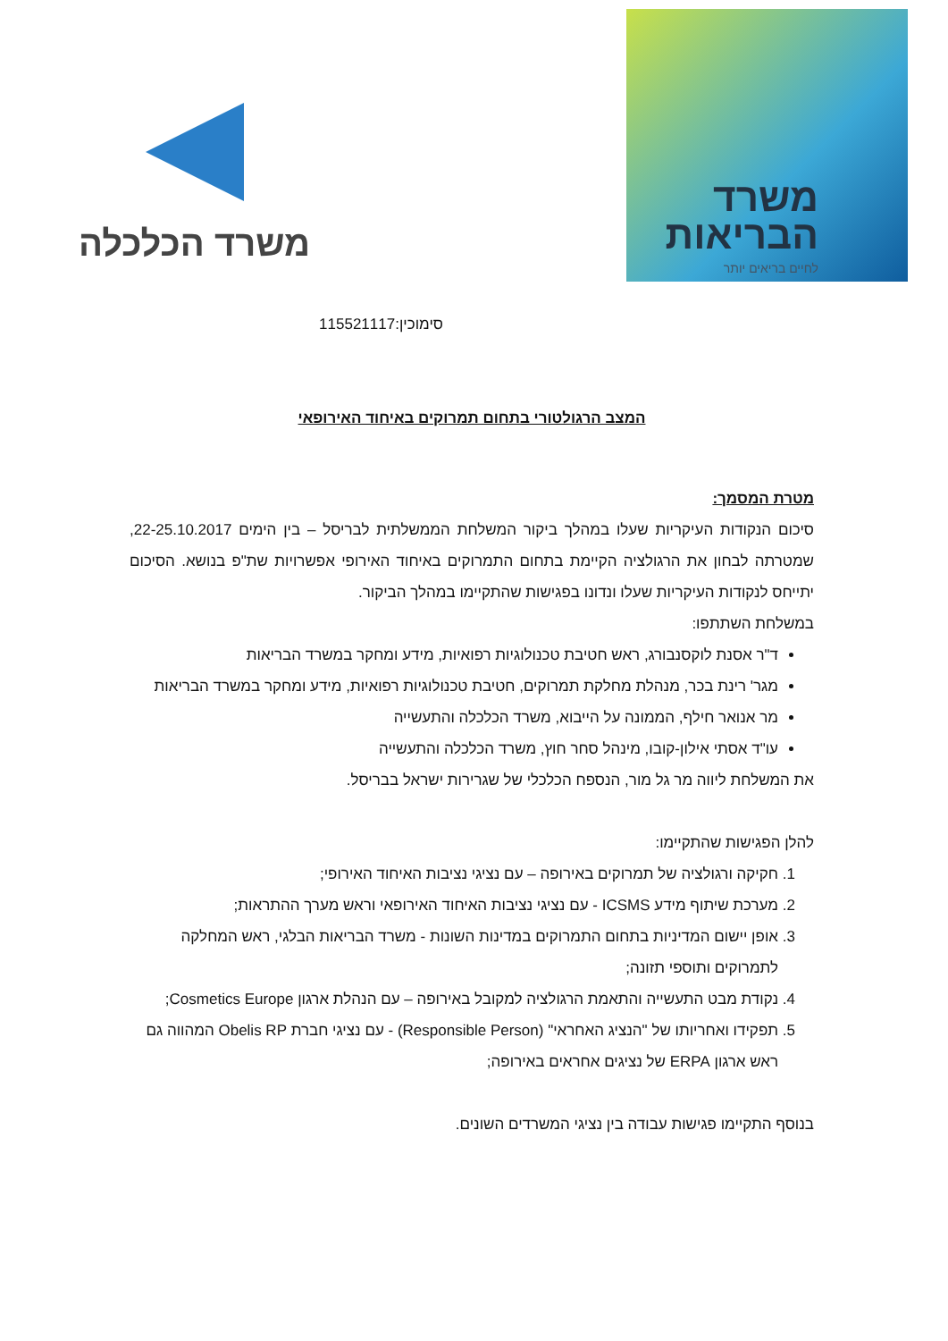משרד הכלכלה
משרד
הבריאות
לחיים בריאים יותר
סימוכין:115521117
המצב הרגולטורי בתחום תמרוקים באיחוד האירופאי
מטרת המסמך:
סיכום הנקודות העיקריות שעלו במהלך ביקור המשלחת הממשלתית לבריסל – בין הימים 22-25.10.2017, שמטרתה לבחון את הרגולציה הקיימת בתחום התמרוקים באיחוד האירופי אפשרויות שת"פ בנושא. הסיכום יתייחס לנקודות העיקריות שעלו ונדונו בפגישות שהתקיימו במהלך הביקור.
במשלחת השתתפו:
ד"ר אסנת לוקסנבורג, ראש חטיבת טכנולוגיות רפואיות, מידע ומחקר במשרד הבריאות
מגר' רינת בכר, מנהלת מחלקת תמרוקים, חטיבת טכנולוגיות רפואיות, מידע ומחקר במשרד הבריאות
מר אנואר חילף, הממונה על הייבוא, משרד הכלכלה והתעשייה
עו"ד אסתי אילון-קובו, מינהל סחר חוץ, משרד הכלכלה והתעשייה
את המשלחת ליווה מר גל מור, הנספח הכלכלי של שגרירות ישראל בבריסל.
להלן הפגישות שהתקיימו:
1. חקיקה ורגולציה של תמרוקים באירופה – עם נציגי נציבות האיחוד האירופי;
2. מערכת שיתוף מידע ICSMS - עם נציגי נציבות האיחוד האירופאי וראש מערך ההתראות;
3. אופן יישום המדיניות בתחום התמרוקים במדינות השונות - משרד הבריאות הבלגי, ראש המחלקה לתמרוקים ותוספי תזונה;
4. נקודת מבט התעשייה והתאמת הרגולציה למקובל באירופה – עם הנהלת ארגון Cosmetics Europe;
5. תפקידו ואחריותו של "הנציג האחראי" (Responsible Person) - עם נציגי חברת Obelis RP המהווה גם ראש ארגון ERPA של נציגים אחראים באירופה;
בנוסף התקיימו פגישות עבודה בין נציגי המשרדים השונים.